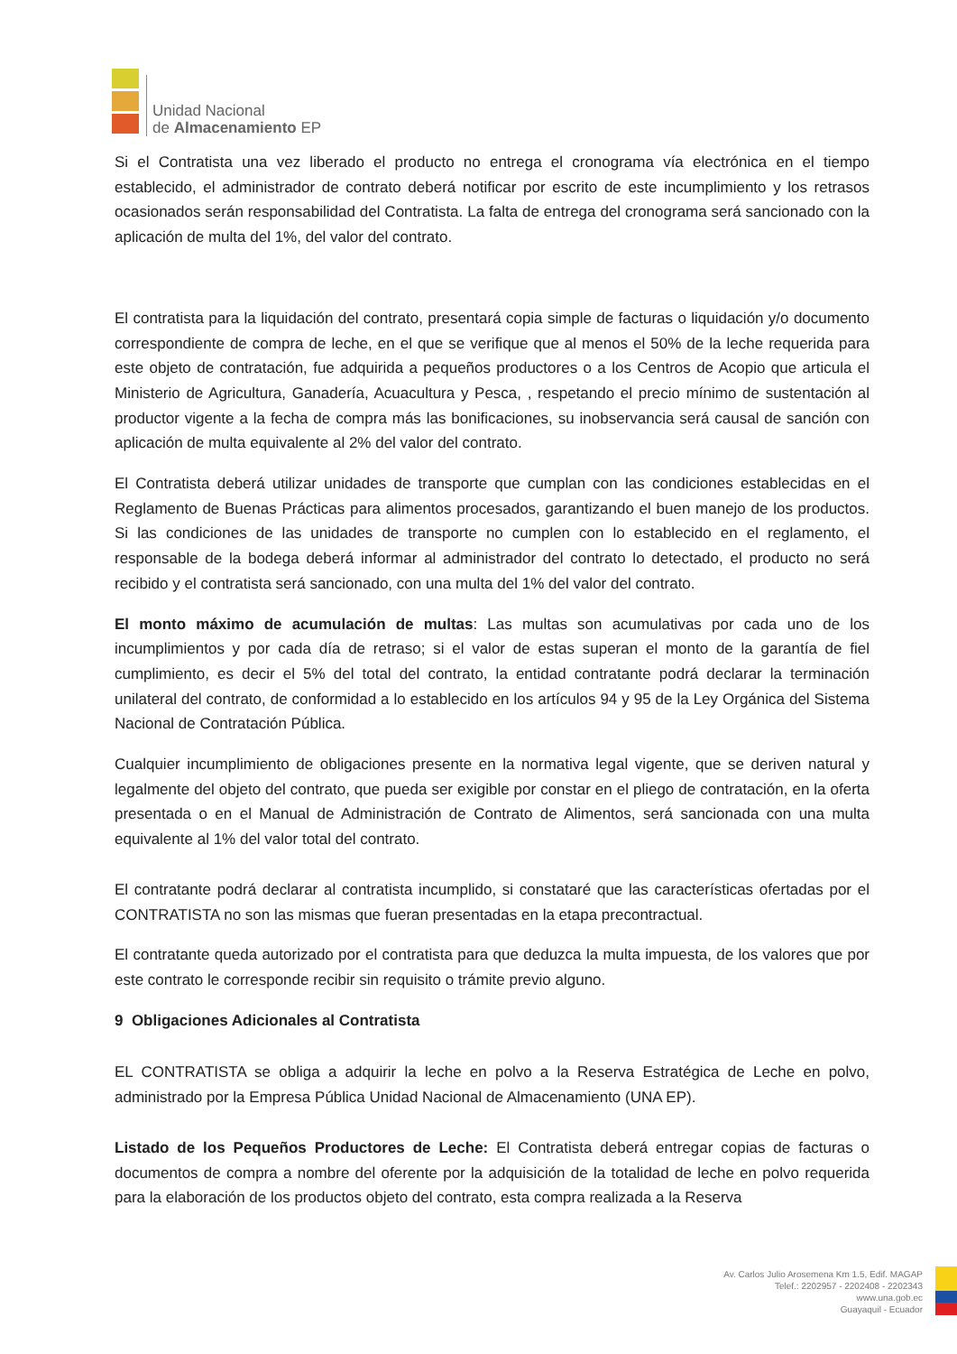Unidad Nacional
de Almacenamiento EP
Si el Contratista una vez liberado el producto no entrega el cronograma vía electrónica en el tiempo establecido, el administrador de contrato deberá notificar por escrito de este incumplimiento y los retrasos ocasionados serán responsabilidad del Contratista. La falta de entrega del cronograma será sancionado con la aplicación de multa del 1%, del valor del contrato.
El contratista para la liquidación del contrato, presentará copia simple de facturas o liquidación y/o documento correspondiente de compra de leche, en el que se verifique que al menos el 50% de la leche requerida para este objeto de contratación, fue adquirida a pequeños productores o a los Centros de Acopio que articula el Ministerio de Agricultura, Ganadería, Acuacultura y Pesca, , respetando el precio mínimo de sustentación al productor vigente a la fecha de compra más las bonificaciones, su inobservancia será causal de sanción con aplicación de multa equivalente al 2% del valor del contrato.
El Contratista deberá utilizar unidades de transporte que cumplan con las condiciones establecidas en el Reglamento de Buenas Prácticas para alimentos procesados, garantizando el buen manejo de los productos. Si las condiciones de las unidades de transporte no cumplen con lo establecido en el reglamento, el responsable de la bodega deberá informar al administrador del contrato lo detectado, el producto no será recibido y el contratista será sancionado, con una multa del 1% del valor del contrato.
El monto máximo de acumulación de multas: Las multas son acumulativas por cada uno de los incumplimientos y por cada día de retraso; si el valor de estas superan el monto de la garantía de fiel cumplimiento, es decir el 5% del total del contrato, la entidad contratante podrá declarar la terminación unilateral del contrato, de conformidad a lo establecido en los artículos 94 y 95 de la Ley Orgánica del Sistema Nacional de Contratación Pública.
Cualquier incumplimiento de obligaciones presente en la normativa legal vigente, que se deriven natural y legalmente del objeto del contrato, que pueda ser exigible por constar en el pliego de contratación, en la oferta presentada o en el Manual de Administración de Contrato de Alimentos, será sancionada con una multa equivalente al 1% del valor total del contrato.
El contratante podrá declarar al contratista incumplido, si constataré que las características ofertadas por el CONTRATISTA no son las mismas que fueran presentadas en la etapa precontractual.
El contratante queda autorizado por el contratista para que deduzca la multa impuesta, de los valores que por este contrato le corresponde recibir sin requisito o trámite previo alguno.
9 Obligaciones Adicionales al Contratista
EL CONTRATISTA se obliga a adquirir la leche en polvo a la Reserva Estratégica de Leche en polvo, administrado por la Empresa Pública Unidad Nacional de Almacenamiento (UNA EP).
Listado de los Pequeños Productores de Leche: El Contratista deberá entregar copias de facturas o documentos de compra a nombre del oferente por la adquisición de la totalidad de leche en polvo requerida para la elaboración de los productos objeto del contrato, esta compra realizada a la Reserva
Av. Carlos Julio Arosemena Km 1.5, Edif. MAGAP
Telef.: 2202957 - 2202408 - 2202343
www.una.gob.ec
Guayaquil - Ecuador